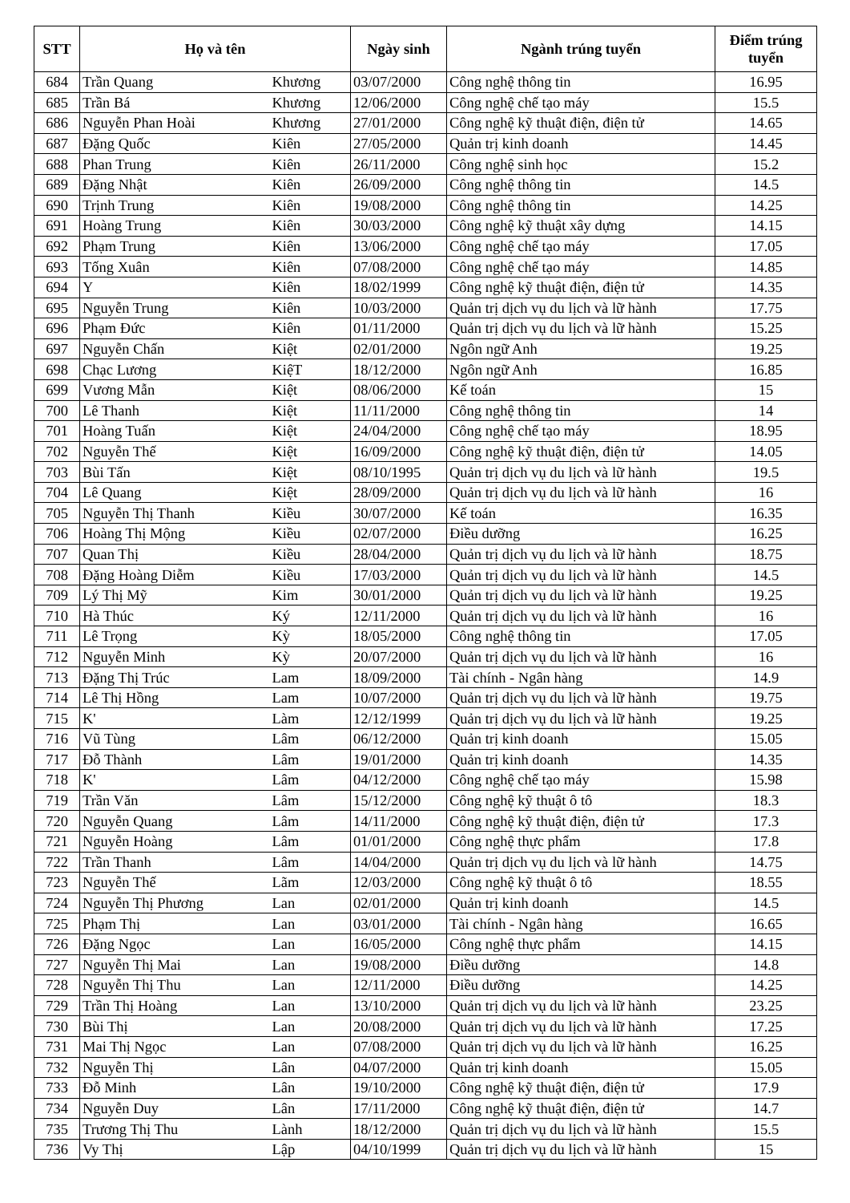| STT | Họ và tên | | Ngày sinh | Ngành trúng tuyển | Điểm trúng tuyển |
| --- | --- | --- | --- | --- | --- |
| 684 | Trần Quang | Khương | 03/07/2000 | Công nghệ thông tin | 16.95 |
| 685 | Trần Bá | Khương | 12/06/2000 | Công nghệ chế tạo máy | 15.5 |
| 686 | Nguyễn Phan Hoài | Khương | 27/01/2000 | Công nghệ kỹ thuật điện, điện tử | 14.65 |
| 687 | Đặng Quốc | Kiên | 27/05/2000 | Quản trị kinh doanh | 14.45 |
| 688 | Phan Trung | Kiên | 26/11/2000 | Công nghệ sinh học | 15.2 |
| 689 | Đặng Nhật | Kiên | 26/09/2000 | Công nghệ thông tin | 14.5 |
| 690 | Trịnh Trung | Kiên | 19/08/2000 | Công nghệ thông tin | 14.25 |
| 691 | Hoàng Trung | Kiên | 30/03/2000 | Công nghệ kỹ thuật xây dựng | 14.15 |
| 692 | Phạm Trung | Kiên | 13/06/2000 | Công nghệ chế tạo máy | 17.05 |
| 693 | Tống Xuân | Kiên | 07/08/2000 | Công nghệ chế tạo máy | 14.85 |
| 694 | Y | Kiên | 18/02/1999 | Công nghệ kỹ thuật điện, điện tử | 14.35 |
| 695 | Nguyễn Trung | Kiên | 10/03/2000 | Quản trị dịch vụ du lịch và lữ hành | 17.75 |
| 696 | Phạm Đức | Kiên | 01/11/2000 | Quản trị dịch vụ du lịch và lữ hành | 15.25 |
| 697 | Nguyễn Chấn | Kiệt | 02/01/2000 | Ngôn ngữ Anh | 19.25 |
| 698 | Chạc Lương | KiệT | 18/12/2000 | Ngôn ngữ Anh | 16.85 |
| 699 | Vương Mẫn | Kiệt | 08/06/2000 | Kế toán | 15 |
| 700 | Lê Thanh | Kiệt | 11/11/2000 | Công nghệ thông tin | 14 |
| 701 | Hoàng Tuấn | Kiệt | 24/04/2000 | Công nghệ chế tạo máy | 18.95 |
| 702 | Nguyễn Thế | Kiệt | 16/09/2000 | Công nghệ kỹ thuật điện, điện tử | 14.05 |
| 703 | Bùi Tấn | Kiệt | 08/10/1995 | Quản trị dịch vụ du lịch và lữ hành | 19.5 |
| 704 | Lê Quang | Kiệt | 28/09/2000 | Quản trị dịch vụ du lịch và lữ hành | 16 |
| 705 | Nguyễn Thị Thanh | Kiều | 30/07/2000 | Kế toán | 16.35 |
| 706 | Hoàng Thị Mộng | Kiều | 02/07/2000 | Điều dưỡng | 16.25 |
| 707 | Quan Thị | Kiều | 28/04/2000 | Quản trị dịch vụ du lịch và lữ hành | 18.75 |
| 708 | Đặng Hoàng Diễm | Kiều | 17/03/2000 | Quản trị dịch vụ du lịch và lữ hành | 14.5 |
| 709 | Lý Thị Mỹ | Kim | 30/01/2000 | Quản trị dịch vụ du lịch và lữ hành | 19.25 |
| 710 | Hà Thúc | Ký | 12/11/2000 | Quản trị dịch vụ du lịch và lữ hành | 16 |
| 711 | Lê Trọng | Kỳ | 18/05/2000 | Công nghệ thông tin | 17.05 |
| 712 | Nguyễn Minh | Kỳ | 20/07/2000 | Quản trị dịch vụ du lịch và lữ hành | 16 |
| 713 | Đặng Thị Trúc | Lam | 18/09/2000 | Tài chính - Ngân hàng | 14.9 |
| 714 | Lê Thị Hồng | Lam | 10/07/2000 | Quản trị dịch vụ du lịch và lữ hành | 19.75 |
| 715 | K' | Làm | 12/12/1999 | Quản trị dịch vụ du lịch và lữ hành | 19.25 |
| 716 | Vũ Tùng | Lâm | 06/12/2000 | Quản trị kinh doanh | 15.05 |
| 717 | Đỗ Thành | Lâm | 19/01/2000 | Quản trị kinh doanh | 14.35 |
| 718 | K' | Lâm | 04/12/2000 | Công nghệ chế tạo máy | 15.98 |
| 719 | Trần Văn | Lâm | 15/12/2000 | Công nghệ kỹ thuật ô tô | 18.3 |
| 720 | Nguyễn Quang | Lâm | 14/11/2000 | Công nghệ kỹ thuật điện, điện tử | 17.3 |
| 721 | Nguyễn Hoàng | Lâm | 01/01/2000 | Công nghệ thực phẩm | 17.8 |
| 722 | Trần Thanh | Lâm | 14/04/2000 | Quản trị dịch vụ du lịch và lữ hành | 14.75 |
| 723 | Nguyễn Thế | Lãm | 12/03/2000 | Công nghệ kỹ thuật ô tô | 18.55 |
| 724 | Nguyễn Thị Phương | Lan | 02/01/2000 | Quản trị kinh doanh | 14.5 |
| 725 | Phạm Thị | Lan | 03/01/2000 | Tài chính - Ngân hàng | 16.65 |
| 726 | Đặng Ngọc | Lan | 16/05/2000 | Công nghệ thực phẩm | 14.15 |
| 727 | Nguyễn Thị Mai | Lan | 19/08/2000 | Điều dưỡng | 14.8 |
| 728 | Nguyễn Thị Thu | Lan | 12/11/2000 | Điều dưỡng | 14.25 |
| 729 | Trần Thị Hoàng | Lan | 13/10/2000 | Quản trị dịch vụ du lịch và lữ hành | 23.25 |
| 730 | Bùi Thị | Lan | 20/08/2000 | Quản trị dịch vụ du lịch và lữ hành | 17.25 |
| 731 | Mai Thị Ngọc | Lan | 07/08/2000 | Quản trị dịch vụ du lịch và lữ hành | 16.25 |
| 732 | Nguyễn Thị | Lân | 04/07/2000 | Quản trị kinh doanh | 15.05 |
| 733 | Đỗ Minh | Lân | 19/10/2000 | Công nghệ kỹ thuật điện, điện tử | 17.9 |
| 734 | Nguyễn Duy | Lân | 17/11/2000 | Công nghệ kỹ thuật điện, điện tử | 14.7 |
| 735 | Trương Thị Thu | Lành | 18/12/2000 | Quản trị dịch vụ du lịch và lữ hành | 15.5 |
| 736 | Vy Thị | Lập | 04/10/1999 | Quản trị dịch vụ du lịch và lữ hành | 15 |